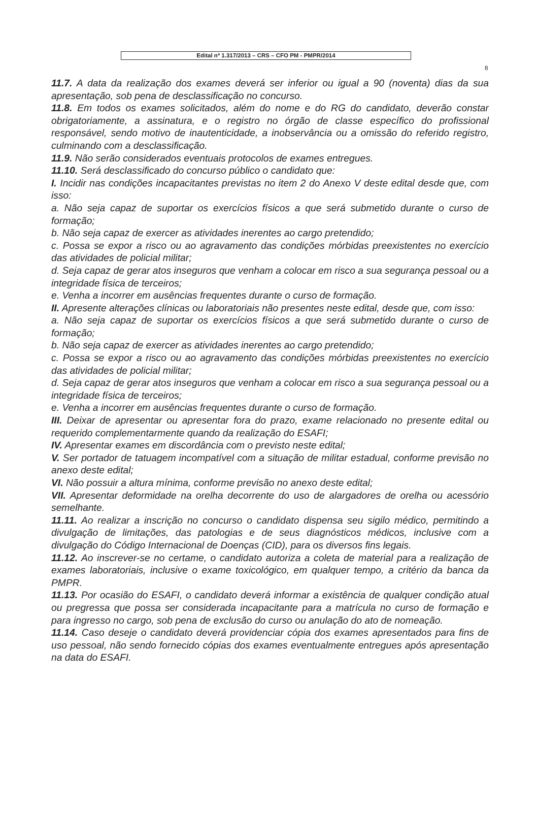Edital nº 1.317/2013 – CRS – CFO PM - PMPR/2014
8
11.7. A data da realização dos exames deverá ser inferior ou igual a 90 (noventa) dias da sua apresentação, sob pena de desclassificação no concurso.
11.8. Em todos os exames solicitados, além do nome e do RG do candidato, deverão constar obrigatoriamente, a assinatura, e o registro no órgão de classe específico do profissional responsável, sendo motivo de inautenticidade, a inobservância ou a omissão do referido registro, culminando com a desclassificação.
11.9. Não serão considerados eventuais protocolos de exames entregues.
11.10. Será desclassificado do concurso público o candidato que:
I. Incidir nas condições incapacitantes previstas no item 2 do Anexo V deste edital desde que, com isso:
a. Não seja capaz de suportar os exercícios físicos a que será submetido durante o curso de formação;
b. Não seja capaz de exercer as atividades inerentes ao cargo pretendido;
c. Possa se expor a risco ou ao agravamento das condições mórbidas preexistentes no exercício das atividades de policial militar;
d. Seja capaz de gerar atos inseguros que venham a colocar em risco a sua segurança pessoal ou a integridade física de terceiros;
e. Venha a incorrer em ausências frequentes durante o curso de formação.
II. Apresente alterações clínicas ou laboratoriais não presentes neste edital, desde que, com isso:
a. Não seja capaz de suportar os exercícios físicos a que será submetido durante o curso de formação;
b. Não seja capaz de exercer as atividades inerentes ao cargo pretendido;
c. Possa se expor a risco ou ao agravamento das condições mórbidas preexistentes no exercício das atividades de policial militar;
d. Seja capaz de gerar atos inseguros que venham a colocar em risco a sua segurança pessoal ou a integridade física de terceiros;
e. Venha a incorrer em ausências frequentes durante o curso de formação.
III. Deixar de apresentar ou apresentar fora do prazo, exame relacionado no presente edital ou requerido complementarmente quando da realização do ESAFI;
IV. Apresentar exames em discordância com o previsto neste edital;
V. Ser portador de tatuagem incompatível com a situação de militar estadual, conforme previsão no anexo deste edital;
VI. Não possuir a altura mínima, conforme previsão no anexo deste edital;
VII. Apresentar deformidade na orelha decorrente do uso de alargadores de orelha ou acessório semelhante.
11.11. Ao realizar a inscrição no concurso o candidato dispensa seu sigilo médico, permitindo a divulgação de limitações, das patologias e de seus diagnósticos médicos, inclusive com a divulgação do Código Internacional de Doenças (CID), para os diversos fins legais.
11.12. Ao inscrever-se no certame, o candidato autoriza a coleta de material para a realização de exames laboratoriais, inclusive o exame toxicológico, em qualquer tempo, a critério da banca da PMPR.
11.13. Por ocasião do ESAFI, o candidato deverá informar a existência de qualquer condição atual ou pregressa que possa ser considerada incapacitante para a matrícula no curso de formação e para ingresso no cargo, sob pena de exclusão do curso ou anulação do ato de nomeação.
11.14. Caso deseje o candidato deverá providenciar cópia dos exames apresentados para fins de uso pessoal, não sendo fornecido cópias dos exames eventualmente entregues após apresentação na data do ESAFI.